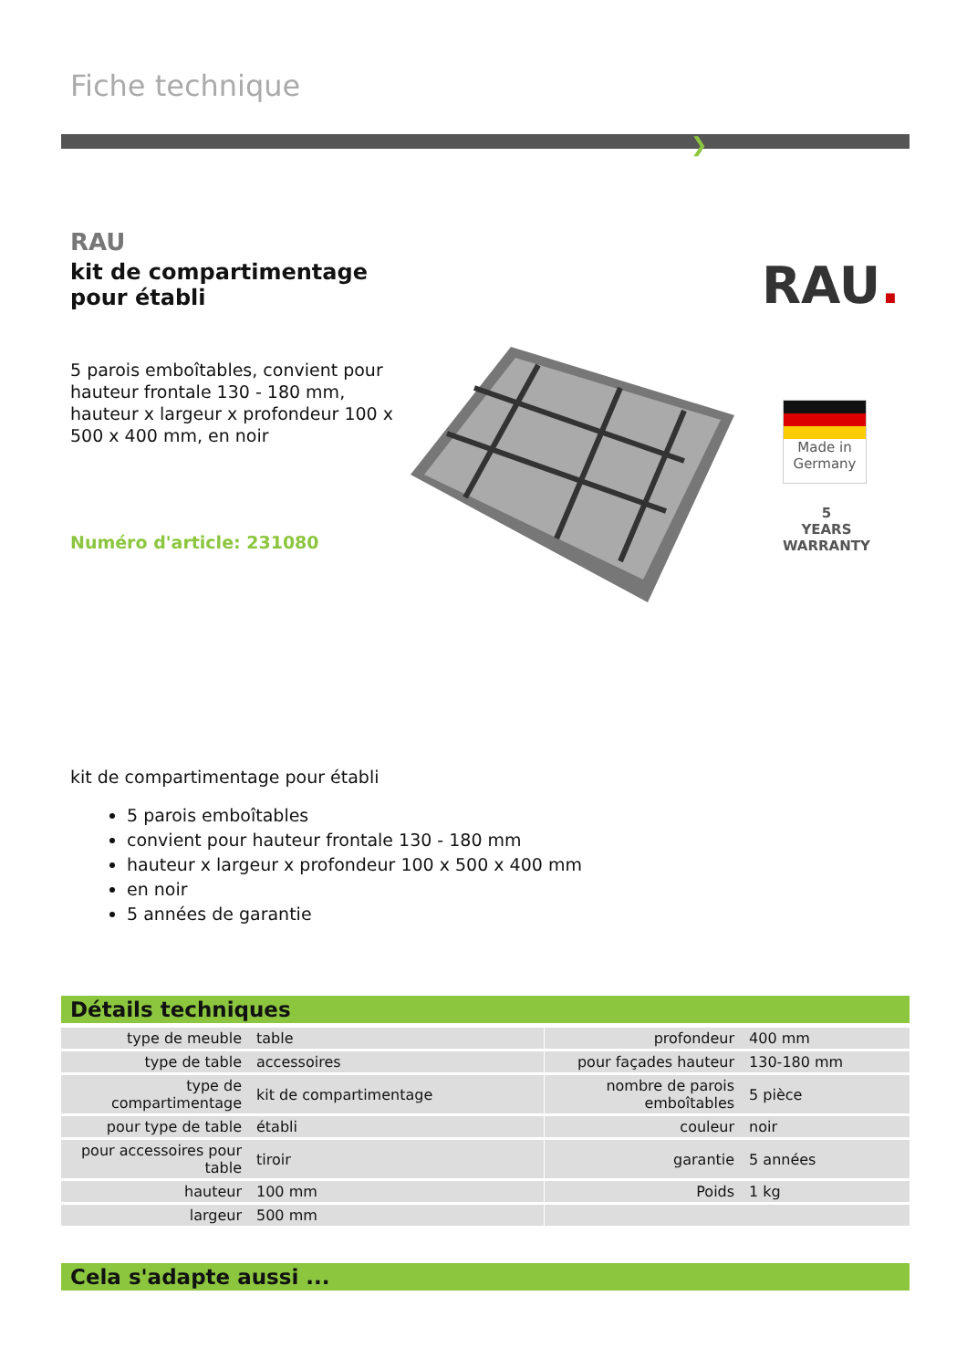Fiche technique
❯
RAU
kit de compartimentage
pour établi
5 parois emboîtables, convient pour hauteur frontale 130 - 180 mm, hauteur x largeur x profondeur 100 x 500 x 400 mm, en noir
Numéro d'article: 231080
RAU.
Made in
Germany
5
YEARS
WARRANTY
kit de compartimentage pour établi
5 parois emboîtables
convient pour hauteur frontale 130 - 180 mm
hauteur x largeur x profondeur 100 x 500 x 400 mm
en noir
5 années de garantie
Détails techniques
| type de meuble | table | | profondeur | 400 mm |
| type de table | accessoires | | pour façades hauteur | 130-180 mm |
| type de compartimentage | kit de compartimentage | | nombre de parois emboîtables | 5 pièce |
| pour type de table | établi | | couleur | noir |
| pour accessoires pour table | tiroir | | garantie | 5 années |
| hauteur | 100 mm | | Poids | 1 kg |
| largeur | 500 mm | | | |
Cela s'adapte aussi ...